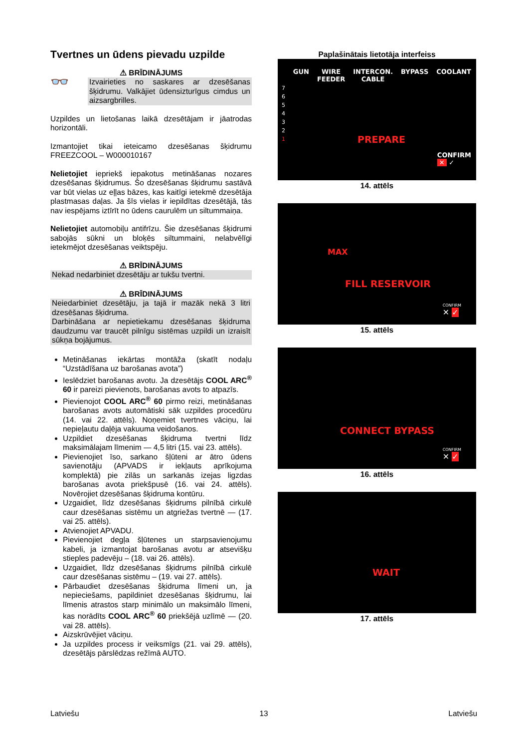Tvertnes un ūdens pievadu uzpilde
⚠ BRĪDINĀJUMS
👓
Izvairieties no saskares ar dzesēšanas šķidrumu. Valkājiet ūdensizturīgus cimdus un aizsargbrilles.
Uzpildes un lietošanas laikā dzesētājam ir jāatrodas horizontāli.
Izmantojiet tikai ieteicamo dzesēšanas šķidrumu FREEZCOOL – W000010167
Nelietojiet iepriekš iepakotus metināšanas nozares dzesēšanas šķidrumus. Šo dzesēšanas šķidrumu sastāvā var būt vielas uz eļļas bāzes, kas kaitīgi ietekmē dzesētāja plastmasas daļas. Ja šīs vielas ir iepildītas dzesētājā, tās nav iespējams iztīrīt no ūdens caurulēm un siltummaiņa.
Nelietojiet automobiļu antifrīzu. Šie dzesēšanas šķidrumi sabojās sūkni un bloķēs siltummaini, nelabvēlīgi ietekmējot dzesēšanas veiktspēju.
⚠ BRĪDINĀJUMS
Nekad nedarbiniet dzesētāju ar tukšu tvertni.
⚠ BRĪDINĀJUMS
Neiedarbiniet dzesētāju, ja tajā ir mazāk nekā 3 litri dzesēšanas šķidruma.
Darbināšana ar nepietiekamu dzesēšanas šķidruma daudzumu var traucēt pilnīgu sistēmas uzpildi un izraisīt sūkņa bojājumus.
Metināšanas iekārtas montāža (skatīt nodaļu “Uzstādīšana uz barošanas avota”)
Ieslēdziet barošanas avotu. Ja dzesētājs COOL ARC<sup>®</sup> 60 ir pareizi pievienots, barošanas avots to atpazīs.
Pievienojot COOL ARC<sup>®</sup> 60 pirmo reizi, metināšanas barošanas avots automātiski sāk uzpildes procedūru (14. vai 22. attēls). Noņemiet tvertnes vāciņu, lai nepieļautu daļēja vakuuma veidošanos.
Uzpildiet dzesēšanas šķidruma tvertni līdz maksimālajam līmenim — 4,5 litri (15. vai 23. attēls).
Pievienojiet īso, sarkano šļūteni ar ātro ūdens savienotāju (APVADS ir iekļauts aprīkojuma komplektā) pie zilās un sarkanās izejas ligzdas barošanas avota priekšpusē (16. vai 24. attēls). Novērojiet dzesēšanas šķidruma kontūru.
Uzgaidiet, līdz dzesēšanas šķidrums pilnībā cirkulē caur dzesēšanas sistēmu un atgriežas tvertnē — (17. vai 25. attēls).
Atvienojiet APVADU.
Pievienojiet degļa šļūtenes un starpsavienojumu kabeli, ja izmantojat barošanas avotu ar atsevišķu stieples padevēju – (18. vai 26. attēls).
Uzgaidiet, līdz dzesēšanas šķidrums pilnībā cirkulē caur dzesēšanas sistēmu – (19. vai 27. attēls).
Pārbaudiet dzesēšanas šķidruma līmeni un, ja nepieciešams, papildiniet dzesēšanas šķidrumu, lai līmenis atrastos starp minimālo un maksimālo līmeni, kas norādīts COOL ARC<sup>®</sup> 60 priekšējā uzlīmē — (20. vai 28. attēls).
Aizskrūvējiet vāciņu.
Ja uzpildes process ir veiksmīgs (21. vai 29. attēls), dzesētājs pārslēdzas režīmā AUTO.
Paplašinātais lietotāja interfeiss
GUN WIRE
FEEDER INTERCON.
CABLE BYPASS COOLANT
7
6
5
4
3
2
1
PREPARE
CONFIRM
✕ ✓
14. attēls
MAX
FILL RESERVOIR
CONFIRM
✕ ✓
15. attēls
CONNECT BYPASS
CONFIRM
✕ ✓
16. attēls
WAIT
17. attēls
Latviešu 13 Latviešu